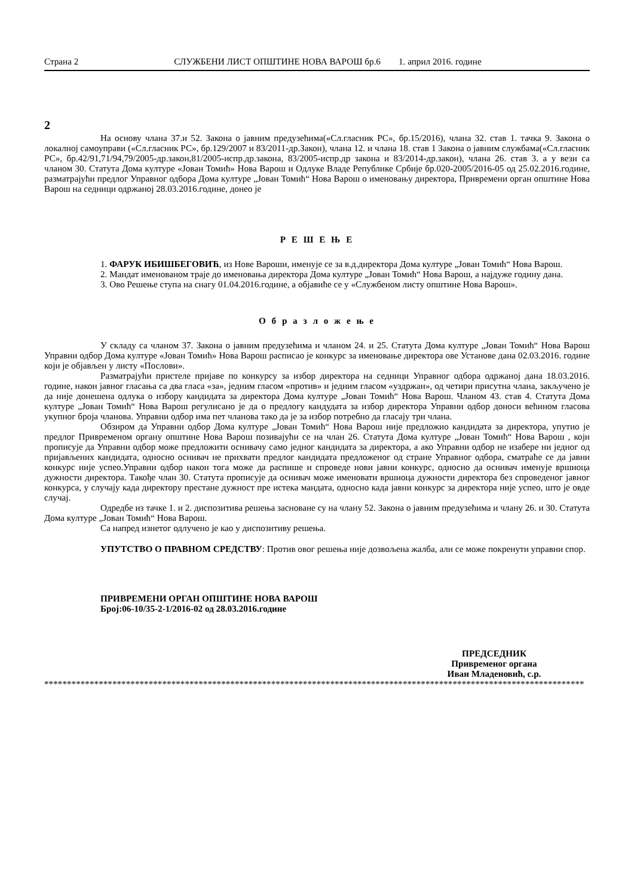Страна 2 СЛУЖБЕНИ ЛИСТ ОПШТИНЕ НОВА ВАРОШ бр.6 1. април 2016. године
2
На основу члана 37.и 52. Закона о јавним предузећима(«Сл.гласник РС», бр.15/2016), члана 32. став 1. тачка 9. Закона о локалној самоуправи («Сл.гласник РС», бр.129/2007 и 83/2011-др.Закон), члана 12. и члана 18. став 1 Закона о јавним службама(«Сл.гласник РС», бр.42/91,71/94,79/2005-др.закон,81/2005-испр.др.закона, 83/2005-испр.др закона и 83/2014-др.закон), члана 26. став 3. а у вези са чланом 30. Статута Дома културе «Јован Томић» Нова Варош и Одлуке Владе Републике Србије бр.020-2005/2016-05 од 25.02.2016.године, разматрајући предлог Управног одбора Дома културе „Јован Томић“ Нова Варош о именовању директора, Привремени орган општине Нова Варош на седници одржаној 28.03.2016.године, донео је
Р Е Ш Е Њ Е
1. ФАРУК ИБИШБЕГОВИЋ, из Нове Вароши, именује се за в.д.директора Дома културе „Јован Томић“ Нова Варош.
2. Мандат именованом траје до именовања директора Дома културе „Јован Томић“ Нова Варош, а најдуже годину дана.
3. Ово Решење ступа на снагу 01.04.2016.године, а објавиће се у «Службеном листу општине Нова Варош».
О б р а з л о ж е њ е
У складу са чланом 37. Закона о јавним предузећима и чланом 24. и 25. Статута Дома културе „Јован Томић“ Нова Варош Управни одбор Дома културе «Јован Томић» Нова Варош расписао је конкурс за именовање директора ове Установе дана 02.03.2016. године који је објављен у листу «Послови».
Разматрајући пристеле пријаве по конкурсу за избор директора на седници Управног одбора одржаној дана 18.03.2016. године, након јавног гласања са два гласа «за», једним гласом «против» и једним гласом «уздржан», од четири присутна члана, закључено је да није донешена одлука о избору кандидата за директора Дома културе „Јован Томић“ Нова Варош. Чланом 43. став 4. Статута Дома културе „Јован Томић“ Нова Варош регулисано је да о предлогу кандудата за избор директора Управни одбор доноси већином гласова укупног броја чланова. Управни одбор има пет чланова тако да је за избор потребно да гласају три члана.
Обзиром да Управни одбор Дома културе „Јован Томић“ Нова Варош није предложио кандидата за директора, упутио је предлог Привременом органу општине Нова Варош позивајући се на члан 26. Статута Дома културе „Јован Томић“ Нова Варош , који прописује да Управни одбор може предложити оснивачу само једног кандидата за директора, а ако Управни одбор не изабере ни једног од пријављених кандидата, односно оснивач не прихвати предлог кандидата предложеног од стране Управног одбора, сматраће се да јавни конкурс није успео.Управни одбор након тога може да распише и спроведе нови јавни конкурс, односно да оснивач именује вршиоца дужности директора. Такође члан 30. Статута прописује да оснивач може именовати вршиоца дужности директора без спроведеног јавног конкурса, у случају када директору престане дужност пре истека мандата, односно када јавни конкурс за директора није успео, што је овде случај.
Одредбе из тачке 1. и 2. диспозитива решења засноване су на члану 52. Закона о јавним предузећима и члану 26. и 30. Статута Дома културе „Јован Томић“ Нова Варош.
Са напред изнетог одлучено је као у диспозитиву решења.
УПУТСТВО О ПРАВНОМ СРЕДСТВУ: Против овог решења није дозвољена жалба, али се може покренути управни спор.
ПРИВРЕМЕНИ ОРГАН ОПШТИНЕ НОВА ВАРОШ
Број:06-10/35-2-1/2016-02 од 28.03.2016.године
ПРЕДСЕДНИК
Привременог органа
Иван Младеновић, с.р.
***********************************************************************************************************************